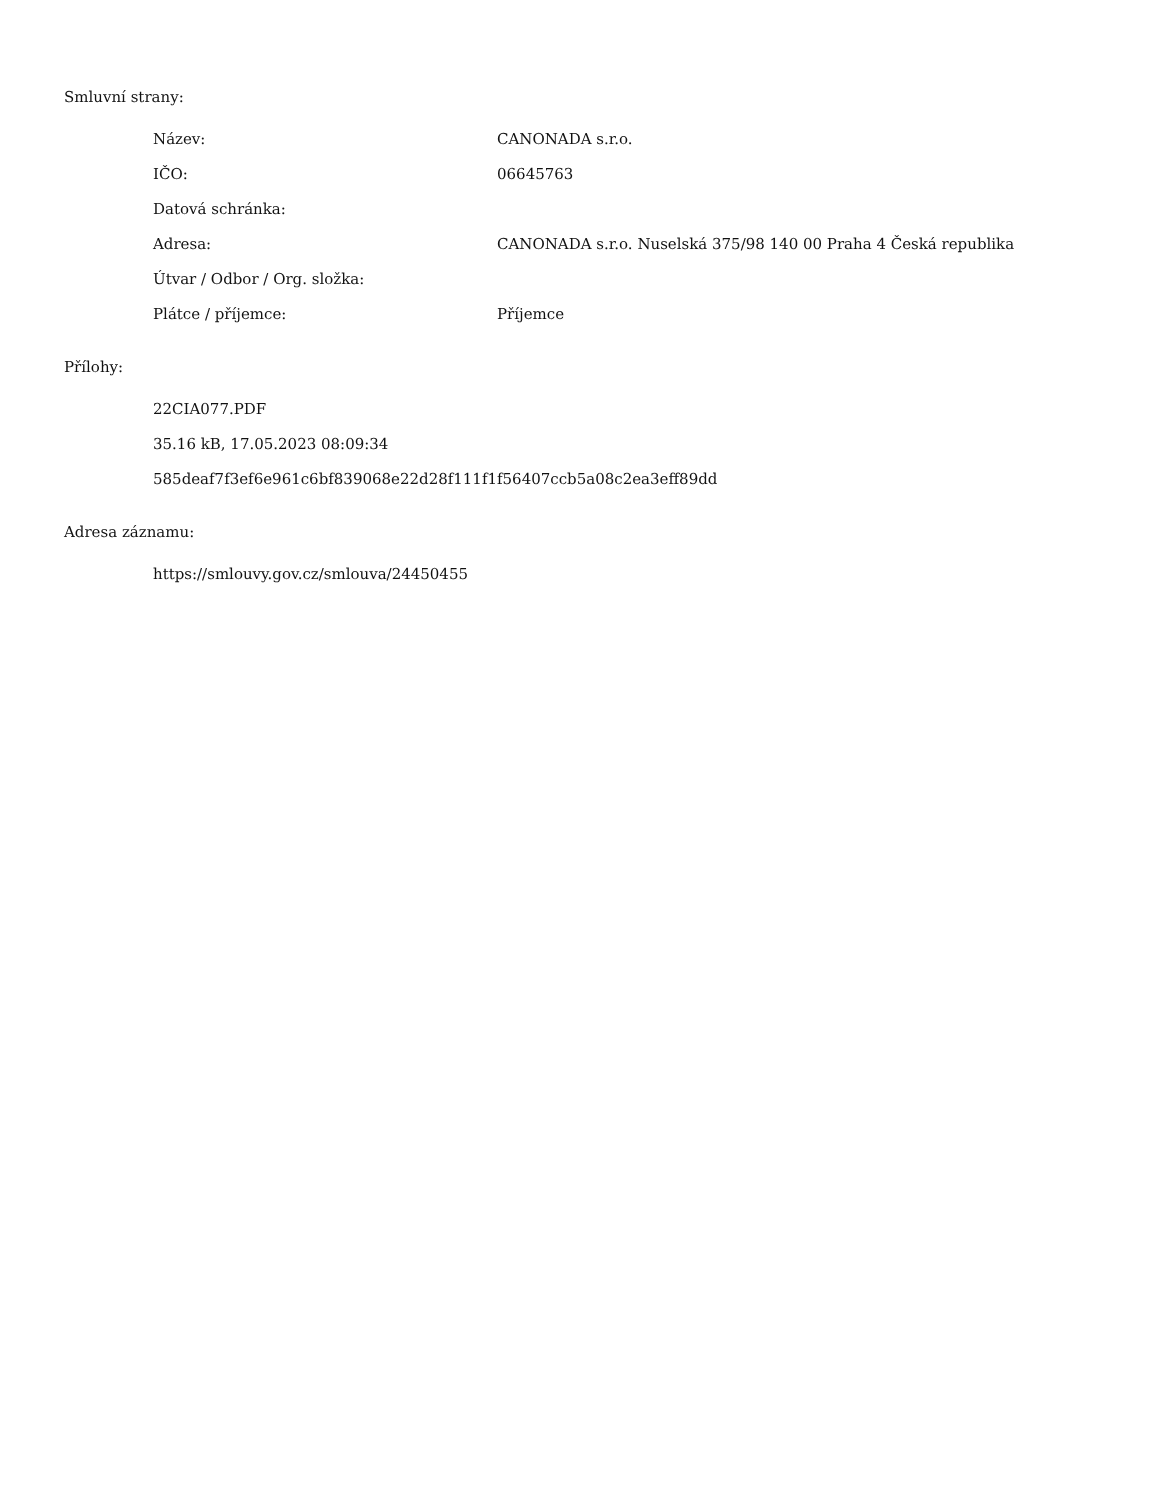Smluvní strany:
| Název: | CANONADA s.r.o. |
| IČO: | 06645763 |
| Datová schránka: | |
| Adresa: | CANONADA s.r.o. Nuselská 375/98 140 00 Praha 4 Česká republika |
| Útvar / Odbor / Org. složka: | |
| Plátce / příjemce: | Příjemce |
Přílohy:
22CIA077.PDF
35.16 kB, 17.05.2023 08:09:34
585deaf7f3ef6e961c6bf839068e22d28f111f1f56407ccb5a08c2ea3eff89dd
Adresa záznamu:
https://smlouvy.gov.cz/smlouva/24450455